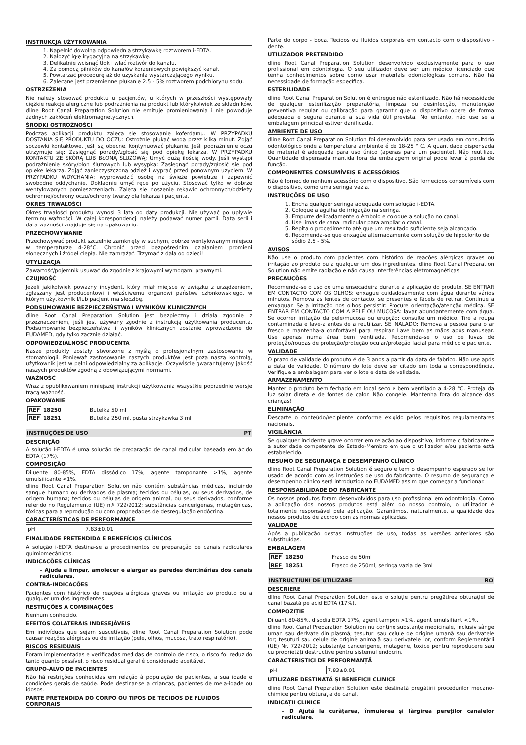INSTRUKCJA UŻYTKOWANIA
1. Napełnić dowolną odpowiednią strzykawkę roztworem i-EDTA.
2. Nałożyć igłę irygacyjną na strzykawkę.
3. Delikatnie wcisnąć tłok i wlać roztwór do kanału.
4. Za pomocą pilników do kanałów korzeniowych powiększyć kanał.
5. Powtarzać procedurę aż do uzyskania wystarczającego wyniku.
6. Zalecane jest przemienne płukanie 2.5 - 5% roztworem podchlorynu sodu.
OSTRZEŻENIA
Nie należy stosować produktu u pacjentów, u których w przeszłości występowały ciężkie reakcje alergiczne lub podrażnienia na produkt lub którykolwiek ze składników. dline Root Canal Preparation Solution nie emituje promieniowania i nie powoduje żadnych zakłóceń elektromagnetycznych.
ŚRODKI OSTROŻNOŚCI
Podczas aplikacji produktu zaleca się stosowanie koferdamu. W PRZYPADKU DOSTANIA SIĘ PRODUKTU DO OCZU: Ostrożnie płukać wodą przez kilka minut. Zdjąć soczewki kontaktowe, jeśli są obecne. Kontynuować płukanie. Jeśli podrażnienie oczu utrzymuje się: Zasięgnąć porady/zgłosić się pod opiekę lekarza. W PRZYPADKU KONTAKTU ZE SKÓRĄ LUB BŁONĄ ŚLUZOWĄ: Umyć dużą ilością wody. Jeśli wystąpi podrażnienie skóry/błon śluzowych lub wysypka: Zasięgnąć porady/zgłosić się pod opiekę lekarza. Zdjąć zanieczyszczoną odzież i wyprać przed ponownym użyciem. W PRZYPADKU WDYCHANIA: wyprowadzić osobę na świeże powietrze i zapewnić swobodne oddychanie. Dokładnie umyć ręce po użyciu. Stosować tylko w dobrze wentylowanych pomieszczeniach. Zaleca się noszenie rękawic ochronnych/odzieży ochronnej/ochrony oczu/ochrony twarzy dla lekarza i pacjenta.
OKRES TRWAŁOŚCI
Okres trwałości produktu wynosi 3 lata od daty produkcji. Nie używać po upływie terminu ważności. W całej korespondencji należy podawać numer partii. Data serii i data ważności znajduje się na opakowaniu.
PRZECHOWYWANIE
Przechowywać produkt szczelnie zamknięty w suchym, dobrze wentylowanym miejscu w temperaturze 4-28°C. Chronić przed bezpośrednim działaniem promieni słonecznych i źródeł ciepła. Nie zamrażać. Trzymać z dala od dzieci!
UTYLIZACJA
Zawartość/pojemnik usuwać do zgodnie z krajowymi wymogami prawnymi.
CZUJNOŚĆ
Jeżeli jakikolwiek poważny incydent, który miał miejsce w związku z urządzeniem, zgłaszany jest producentowi i właściwemu organowi państwa członkowskiego, w którym użytkownik i/lub pacjent ma siedzibę.
PODSUMOWANIE BEZPIECZEŃSTWA I WYNIKÓW KLINICZNYCH
dline Root Canal Preparation Solution jest bezpieczny i działa zgodnie z przeznaczeniem, jeśli jest używany zgodnie z instrukcją użytkowania producenta. Podsumowanie bezpieczeństwa i wyników klinicznych zostanie wprowadzone do EUDAMED, gdy tylko zacznie działać.
ODPOWIEDZIALNOŚĆ PRODUCENTA
Nasze produkty zostały stworzone z myślą o profesjonalnym zastosowaniu w stomatologii. Ponieważ zastosowanie naszych produktów jest poza naszą kontrolą, użytkownik jest w pełni odpowiedzialny za aplikację. Oczywiście gwarantujemy jakość naszych produktów zgodną z obowiązującymi normami.
WAŻNOŚĆ
Wraz z opublikowaniem niniejszej instrukcji użytkowania wszystkie poprzednie wersje tracą ważność.
OPAKOWANIE
| REF 18250 | Butelka 50 ml |
| REF 18251 | Butelka 250 ml, pusta strzykawka 3 ml |
INSTRUÇÕES DE USO PT
DESCRIÇÃO
A solução i-EDTA é uma solução de preparação de canal radicular baseada em ácido EDTA (17%).
COMPOSIÇÃO
Diluente 80-85%, EDTA dissódico 17%, agente tamponante >1%, agente emulsificante <1%.
dline Root Canal Preparation Solution não contém substâncias médicas, incluindo sangue humano ou derivados de plasma; tecidos ou células, ou seus derivados, de origem humana; tecidos ou células de origem animal, ou seus derivados, conforme referido no Regulamento (UE) n.º 722/2012; substâncias cancerígenas, mutagénicas, tóxicas para a reprodução ou com propriedades de desregulação endócrina.
CARACTERÍSTICAS DE PERFORMANCE
| pH | 7.83±0.01 |
FINALIDADE PRETENDIDA E BENEFÍCIOS CLÍNICOS
A solução i-EDTA destina-se a procedimentos de preparação de canais radiculares quimiomecânicos.
INDICAÇÕES CLÍNICAS
– Ajuda a limpar, amolecer e alargar as paredes dentinárias dos canais radiculares.
CONTRA-INDICAÇÕES
Pacientes com histórico de reações alérgicas graves ou irritação ao produto ou a qualquer um dos ingredientes.
RESTRIÇÕES A COMBINAÇÕES
Nenhum conhecido.
EFEITOS COLATERAIS INDESEJÁVEIS
Em indivíduos que sejam suscetíveis, dline Root Canal Preparation Solution pode causar reações alérgicas ou de irritação (pele, olhos, mucosa, trato respiratório).
RISCOS RESIDUAIS
Foram implementadas e verificadas medidas de controlo de risco, o risco foi reduzido tanto quanto possível, o risco residual geral é considerado aceitável.
GRUPO-ALVO DE PACIENTES
Não há restrições conhecidas em relação à população de pacientes, a sua idade e condições gerais de saúde. Pode destinar-se a crianças, pacientes de meia-idade ou idosos.
PARTE PRETENDIDA DO CORPO OU TIPOS DE TECIDOS DE FLUIDOS CORPORAIS
Parte do corpo - boca. Tecidos ou fluidos corporais em contacto com o dispositivo - dente.
UTILIZADOR PRETENDIDO
dline Root Canal Preparation Solution desenvolvido exclusivamente para o uso profissional em odontologia. O seu utilizador deve ser um médico licenciado que tenha conhecimentos sobre como usar materiais odontológicas comuns. Não há necessidade de formação específica.
ESTERILIDADE
dline Root Canal Preparation Solution é entregue não esterilizado. Não há necessidade de qualquer esterilização preparatória, limpeza ou desinfecção, manutenção preventiva regular ou calibração para garantir que o dispositivo opere de forma adequada e segura durante a sua vida útil prevista. No entanto, não use se a embalagem principal estiver danificada.
AMBIENTE DE USO
dline Root Canal Preparation Solution foi desenvolvido para ser usado em consultório odontológico onde a temperatura ambiente é de 18-25 ° C. A quantidade dispensada de material é adequada para uso único (apenas para um paciente). Não reutilize. Quantidade dispensada mantida fora da embalagem original pode levar à perda de função.
COMPONENTES CONSUMÍVEIS E ACESSÓRIOS
Não é fornecido nenhum acessório com o dispositivo. São fornecidos consumíveis com o dispositivo, como uma seringa vazia.
INSTRUÇÕES DE USO
1. Encha qualquer seringa adequada com solução i-EDTA.
2. Coloque a agulha de irrigação na seringa.
3. Empurre delicadamente o êmbolo e coloque a solução no canal.
4. Use limas de canal radicular para ampliar o canal.
5. Repita o procedimento até que um resultado suficiente seja alcançado.
6. Recomenda-se que enxagúe alternadamente com solução de hipoclorito de sódio 2.5 - 5%.
AVISOS
Não use o produto com pacientes com histórico de reações alérgicas graves ou irritação ao produto ou a qualquer um dos ingredientes. dline Root Canal Preparation Solution não emite radiação e não causa interferências eletromagnéticas.
PRECAUÇÕES
Recomenda-se o uso de uma ensecadeira durante a aplicação do produto. SE ENTRAR EM CONTACTO COM OS OLHOS: enxague cuidadosamente com água durante vários minutos. Remova as lentes de contacto, se presentes e fáceis de retirar. Continue a enxaguar. Se a irritação nos olhos persistir: Procure orientação/atenção médica. SE ENTRAR EM CONTACTO COM A PELE OU MUCOSA: lavar abundantemente com água. Se ocorrer irritação da pele/mucosa ou erupção: consulte um médico. Tire a roupa contaminada e lave-a antes de a reutilizar. SE INALADO: Remova a pessoa para o ar fresco e mantenha-a confortável para respirar. Lave bem as mãos após manusear. Use apenas numa área bem ventilada. Recomenda-se o uso de luvas de proteção/roupas de proteção/proteção ocular/proteção facial para médico e paciente.
VALIDADE
O prazo de validade do produto é de 3 anos a partir da data de fabrico. Não use após a data de validade. O número do lote deve ser citado em toda a correspondência. Verifique a embalagem para ver o lote e data de validade.
ARMAZENAMENTO
Manter o produto bem fechado em local seco e bem ventilado a 4-28 °C. Proteja da luz solar direta e de fontes de calor. Não congele. Mantenha fora do alcance das crianças!
ELIMINAÇÃO
Descarte o conteúdo/recipiente conforme exigido pelos requisitos regulamentares nacionais.
VIGILÂNCIA
Se qualquer incidente grave ocorrer em relação ao dispositivo, informe o fabricante e a autoridade competente do Estado-Membro em que o utilizador e/ou paciente está estabelecido.
RESUMO DE SEGURANÇA E DESEMPENHO CLÍNICO
dline Root Canal Preparation Solution é seguro e tem o desempenho esperado se for usado de acordo com as instruções de uso do fabricante. O resumo de segurança e desempenho clínico será introduzido no EUDAMED assim que começar a funcionar.
RESPONSABILIDADE DO FABRICANTE
Os nossos produtos foram desenvolvidos para uso profissional em odontologia. Como a aplicação dos nossos produtos está além do nosso controlo, o utilizador é totalmente responsável pela aplicação. Garantimos, naturalmente, a qualidade dos nossos produtos de acordo com as normas aplicadas.
VALIDADE
Após a publicação destas instruções de uso, todas as versões anteriores são substituídas.
EMBALAGEM
| REF 18250 | Frasco de 50ml |
| REF 18251 | Frasco de 250ml, seringa vazia de 3ml |
INSTRUCȚIUNI DE UTILIZARE RO
DESCRIERE
dline Root Canal Preparation Solution este o soluție pentru pregătirea obturației de canal bazată pe acid EDTA (17%).
COMPOZIȚIE
Diluant 80-85%, disodiu EDTA 17%, agent tampon >1%, agent emulsifiant <1%.
dline Root Canal Preparation Solution nu conține substanțe medicinale, inclusiv sânge uman sau derivate din plasmă; țesuturi sau celule de origine umană sau derivatele lor; țesuturi sau celule de origine animală sau derivatele lor, conform Reglementării (UE) Nr. 722/2012; substanțe cancerigene, mutagene, toxice pentru reproducere sau cu proprietăți destructive pentru sistemul endocrin.
CARACTERISTICI DE PERFORMANȚĂ
| pH | 7.83±0.01 |
UTILIZARE DESTINATĂ ȘI BENEFICII CLINICE
dline Root Canal Preparation Solution este destinată pregătirii procedurilor mecano-chimice pentru obturația de canal.
INDICAȚII CLINICE
– D Ajută la curățarea, înmuierea și lărgirea pereților canalelor radiculare.